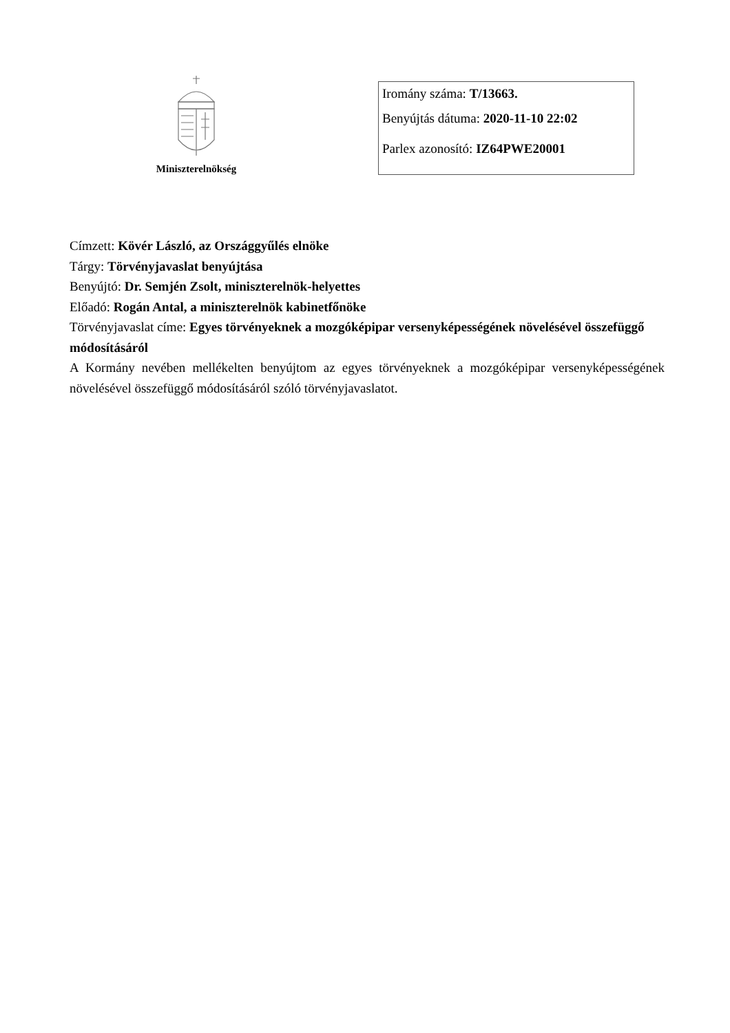Miniszterelnökség
Iromány száma: T/13663.
Benyújtás dátuma: 2020-11-10 22:02
Parlex azonosító: IZ64PWE20001
Címzett: Kövér László, az Országgyűlés elnöke
Tárgy: Törvényjavaslat benyújtása
Benyújtó: Dr. Semjén Zsolt, miniszterelnök-helyettes
Előadó: Rogán Antal, a miniszterelnök kabinetfőnöke
Törvényjavaslat címe: Egyes törvényeknek a mozgóképipar versenyképességének növelésével összefüggő módosításáról
A Kormány nevében mellékelten benyújtom az egyes törvényeknek a mozgóképipar versenyképességének növelésével összefüggő módosításáról szóló törvényjavaslatot.